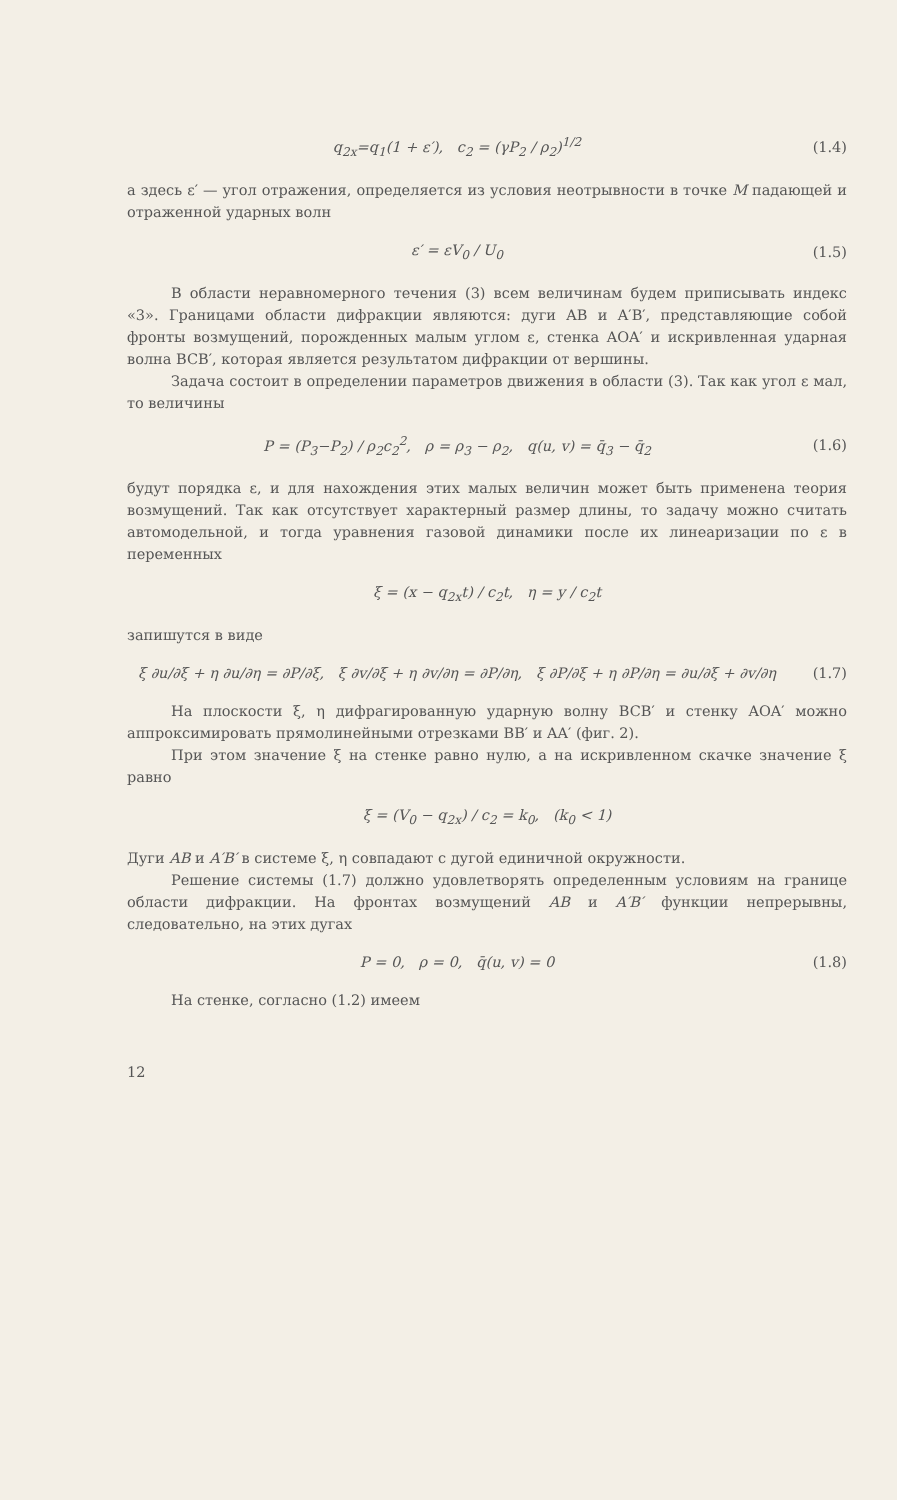q<sub>2x</sub>=q<sub>1</sub>(1 + ε′), c<sub>2</sub> = (γP<sub>2</sub> / ρ<sub>2</sub>)<sup>1/2</sup> (1.4)
а здесь ε′ — угол отражения, определяется из условия неотрывности в точке M падающей и отраженной ударных волн
ε′ = εV<sub>0</sub> / U<sub>0</sub> (1.5)
В области неравномерного течения (3) всем величинам будем приписывать индекс «3». Границами области дифракции являются: дуги AB и A′B′, представляющие собой фронты возмущений, порожденных малым углом ε, стенка AOA′ и искривленная ударная волна BCB′, которая является результатом дифракции от вершины.
Задача состоит в определении параметров движения в области (3). Так как угол ε мал, то величины
P = (P<sub>3</sub>−P<sub>2</sub>) / ρ<sub>2</sub>c<sub>2</sub><sup>2</sup>, ρ = ρ<sub>3</sub> − ρ<sub>2</sub>, q(u, v) = q̄<sub>3</sub> − q̄<sub>2</sub> (1.6)
будут порядка ε, и для нахождения этих малых величин может быть применена теория возмущений. Так как отсутствует характерный размер длины, то задачу можно считать автомодельной, и тогда уравнения газовой динамики после их линеаризации по ε в переменных
ξ = (x − q<sub>2x</sub>t) / c<sub>2</sub>t, η = y / c<sub>2</sub>t
запишутся в виде
ξ ∂u/∂ξ + η ∂u/∂η = ∂P/∂ξ, ξ ∂v/∂ξ + η ∂v/∂η = ∂P/∂η, ξ ∂P/∂ξ + η ∂P/∂η = ∂u/∂ξ + ∂v/∂η (1.7)
На плоскости ξ, η дифрагированную ударную волну BCB′ и стенку AOA′ можно аппроксимировать прямолинейными отрезками BB′ и AA′ (фиг. 2).
При этом значение ξ на стенке равно нулю, а на искривленном скачке значение ξ равно
ξ = (V<sub>0</sub> − q<sub>2x</sub>) / c<sub>2</sub> = k<sub>0</sub>, (k<sub>0</sub> < 1)
Дуги AB и A′B′ в системе ξ, η совпадают с дугой единичной окружности.
Решение системы (1.7) должно удовлетворять определенным условиям на границе области дифракции. На фронтах возмущений AB и A′B′ функции непрерывны, следовательно, на этих дугах
P = 0, ρ = 0, q̄(u, v) = 0 (1.8)
На стенке, согласно (1.2) имеем
12